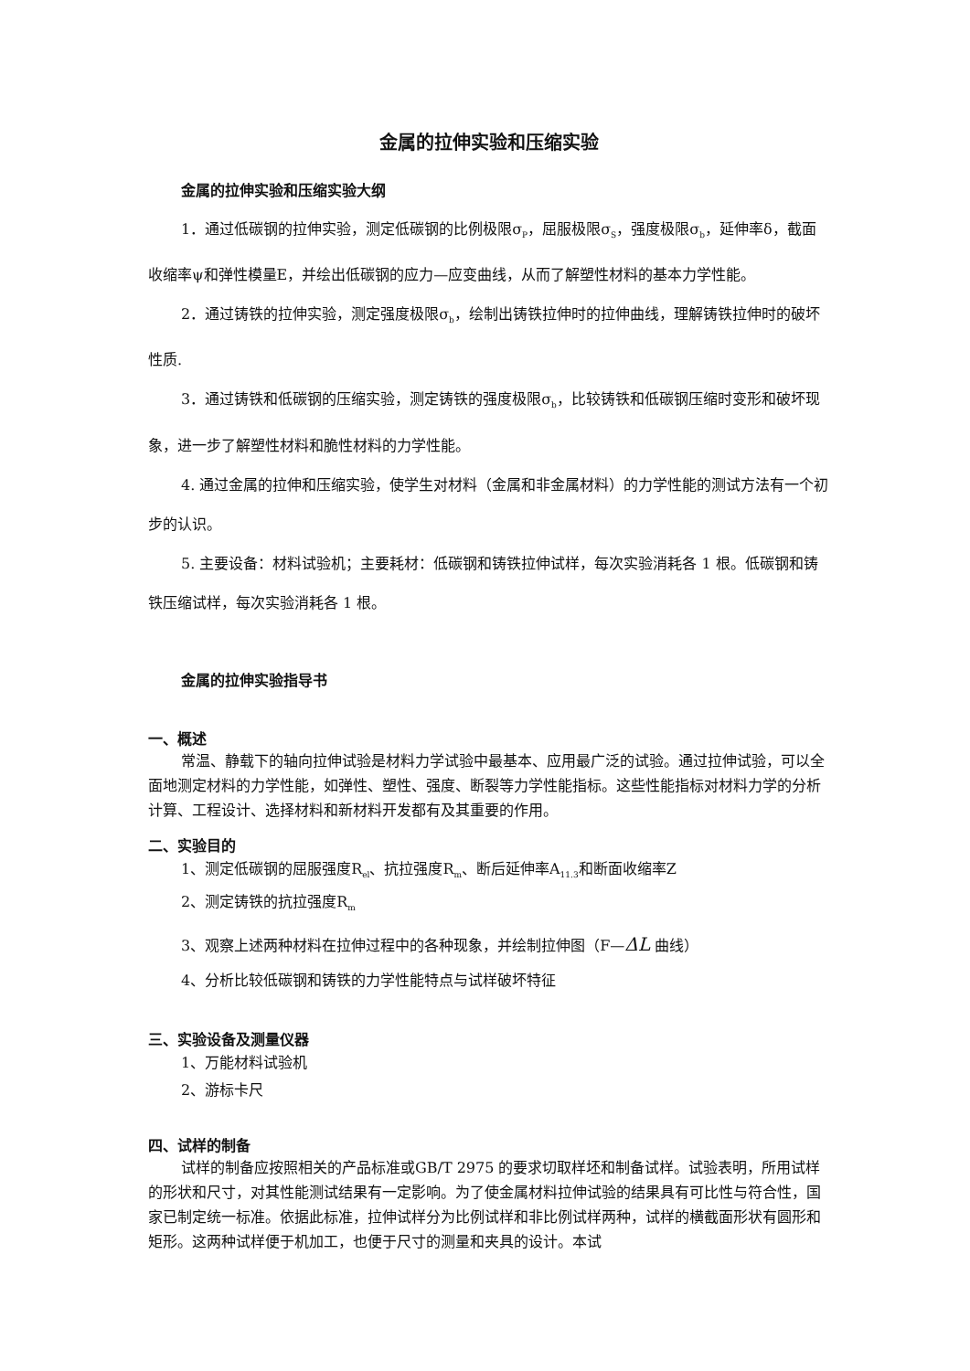金属的拉伸实验和压缩实验
金属的拉伸实验和压缩实验大纲
1．通过低碳钢的拉伸实验，测定低碳钢的比例极限σ<sub>P</sub>，屈服极限σ<sub>S</sub>，强度极限σ<sub>b</sub>，延伸率δ，截面收缩率ψ和弹性模量E，并绘出低碳钢的应力—应变曲线，从而了解塑性材料的基本力学性能。
2．通过铸铁的拉伸实验，测定强度极限σ<sub>b</sub>，绘制出铸铁拉伸时的拉伸曲线，理解铸铁拉伸时的破坏性质.
3．通过铸铁和低碳钢的压缩实验，测定铸铁的强度极限σ<sub>b</sub>，比较铸铁和低碳钢压缩时变形和破坏现象，进一步了解塑性材料和脆性材料的力学性能。
4. 通过金属的拉伸和压缩实验，使学生对材料（金属和非金属材料）的力学性能的测试方法有一个初步的认识。
5. 主要设备：材料试验机；主要耗材：低碳钢和铸铁拉伸试样，每次实验消耗各 1 根。低碳钢和铸铁压缩试样，每次实验消耗各 1 根。
金属的拉伸实验指导书
一、概述
常温、静载下的轴向拉伸试验是材料力学试验中最基本、应用最广泛的试验。通过拉伸试验，可以全面地测定材料的力学性能，如弹性、塑性、强度、断裂等力学性能指标。这些性能指标对材料力学的分析计算、工程设计、选择材料和新材料开发都有及其重要的作用。
二、实验目的
1、测定低碳钢的屈服强度R<sub>el</sub>、抗拉强度R<sub>m</sub>、断后延伸率A<sub>11.3</sub>和断面收缩率Z
2、测定铸铁的抗拉强度R<sub>m</sub>
3、观察上述两种材料在拉伸过程中的各种现象，并绘制拉伸图（F—ΔL 曲线）
4、分析比较低碳钢和铸铁的力学性能特点与试样破坏特征
三、实验设备及测量仪器
1、万能材料试验机
2、游标卡尺
四、试样的制备
试样的制备应按照相关的产品标准或GB/T 2975 的要求切取样坯和制备试样。试验表明，所用试样的形状和尺寸，对其性能测试结果有一定影响。为了使金属材料拉伸试验的结果具有可比性与符合性，国家已制定统一标准。依据此标准，拉伸试样分为比例试样和非比例试样两种，试样的横截面形状有圆形和矩形。这两种试样便于机加工，也便于尺寸的测量和夹具的设计。本试